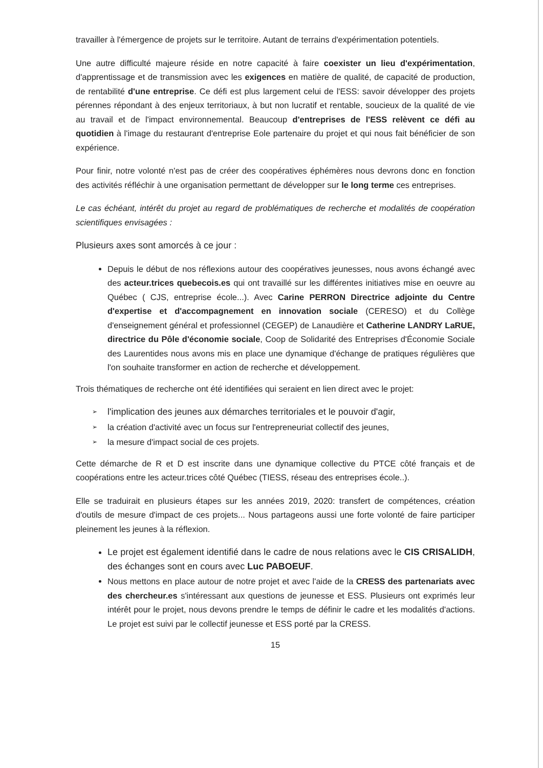travailler à l'émergence de projets sur le territoire. Autant de terrains d'expérimentation potentiels.
Une autre difficulté majeure réside en notre capacité à faire coexister un lieu d'expérimentation, d'apprentissage et de transmission avec les exigences en matière de qualité, de capacité de production, de rentabilité d'une entreprise. Ce défi est plus largement celui de l'ESS: savoir développer des projets pérennes répondant à des enjeux territoriaux, à but non lucratif et rentable, soucieux de la qualité de vie au travail et de l'impact environnemental. Beaucoup d'entreprises de l'ESS relèvent ce défi au quotidien à l'image du restaurant d'entreprise Eole partenaire du projet et qui nous fait bénéficier de son expérience.
Pour finir, notre volonté n'est pas de créer des coopératives éphémères nous devrons donc en fonction des activités réfléchir à une organisation permettant de développer sur le long terme ces entreprises.
Le cas échéant, intérêt du projet au regard de problématiques de recherche et modalités de coopération scientifiques envisagées :
Plusieurs axes sont amorcés à ce jour :
Depuis le début de nos réflexions autour des coopératives jeunesses, nous avons échangé avec des acteur.trices quebecois.es qui ont travaillé sur les différentes initiatives mise en oeuvre au Québec ( CJS, entreprise école...). Avec Carine PERRON Directrice adjointe du Centre d'expertise et d'accompagnement en innovation sociale (CERESO) et du Collège d'enseignement général et professionnel (CEGEP) de Lanaudière et Catherine LANDRY LaRUE, directrice du Pôle d'économie sociale, Coop de Solidarité des Entreprises d'Économie Sociale des Laurentides nous avons mis en place une dynamique d'échange de pratiques régulières que l'on souhaite transformer en action de recherche et développement.
Trois thématiques de recherche ont été identifiées qui seraient en lien direct avec le projet:
➢ l'implication des jeunes aux démarches territoriales et le pouvoir d'agir,
➢ la création d'activité avec un focus sur l'entrepreneuriat collectif des jeunes,
➢ la mesure d'impact social de ces projets.
Cette démarche de R et D est inscrite dans une dynamique collective du PTCE côté français et de coopérations entre les acteur.trices côté Québec (TIESS, réseau des entreprises école..).
Elle se traduirait en plusieurs étapes sur les années 2019, 2020: transfert de compétences, création d'outils de mesure d'impact de ces projets... Nous partageons aussi une forte volonté de faire participer pleinement les jeunes à la réflexion.
Le projet est également identifié dans le cadre de nous relations avec le CIS CRISALIDH, des échanges sont en cours avec Luc PABOEUF.
Nous mettons en place autour de notre projet et avec l'aide de la CRESS des partenariats avec des chercheur.es s'intéressant aux questions de jeunesse et ESS. Plusieurs ont exprimés leur intérêt pour le projet, nous devons prendre le temps de définir le cadre et les modalités d'actions. Le projet est suivi par le collectif jeunesse et ESS porté par la CRESS.
15